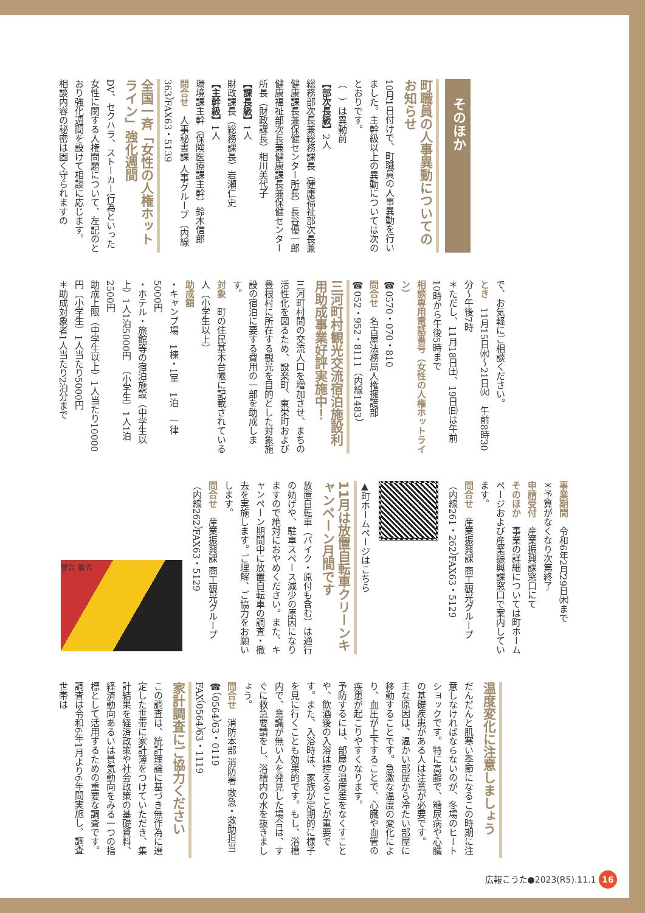そのほか
町職員の人事異動についてのお知らせ
10月1日付けで、町職員の人事異動を行いました。主幹級以上の異動については次のとおりです。
（　）は異動前
【部次長級】2人
総務部次長兼総務課長（健康福祉部次長兼健康課長兼保健センター所長）長谷優一郎
健康福祉部次長兼健康課長兼保健センター所長（財政課長）相川美代子
【課長級】1人
財政課長（総務課長）岩瀬仁史
【主幹級】1人
環境課主幹（保険医療課主幹）鈴木信郎
問合せ　人事秘書課 人事グループ（内線363）FAX63・5139
全国一斉「女性の人権ホットライン」強化週間
DV、セクハラ、ストーカー行為といった女性に関する人権問題について、左記のとおり強化週間を設けて相談に応じます。
相談内容の秘密は固く守られますの
で、お気軽にご相談ください。
とき　11月15日㈬～21日㈫　午前8時30分～午後7時
＊ただし、11月18日㈯、19日㈰は午前10時から午後5時まで
相談専用電話番号（女性の人権ホットライン）
☎0570・070・810
問合せ　名古屋法務局人権擁護部
☎052・952・8111（内線1483）
三河町村観光交流宿泊施設利用助成事業好評実施中！
三河町村間の交流人口を増加させ、まちの活性化を図るため、設楽町、東栄町および豊根村に所在する観光を目的とした対象施設の宿泊に要する費用の一部を助成します。
対象　町の住民基本台帳に記載されている人（小学生以上）
助成額
・キャンプ場　1棟・1室　1泊　一律5000円
・ホテル・旅館等の宿泊施設（中学生以上）1人1泊5000円　（小学生）1人1泊2500円
助成上限（中学生以上）1人当たり10000円（小学生）1人当たり5000円
＊助成対象者1人当たり2泊分まで
事業期間　令和6年2月29日㈭まで
＊予算がなくなり次第終了
申請受付　産業振興課窓口にて
そのほか　事業の詳細については町ホームページおよび産業振興課窓口で案内しています。
問合せ　産業振興課 商工観光グループ（内線261・262）FAX63・5129
▲町ホームページはこちら
11月は放置自転車クリーンキャンペーン月間です
放置自転車（バイク・原付も含む）は通行の妨げや、駐車スペース減少の原因になりますので絶対におやめください。また、キャンペーン期間中に放置自転車の調査・撤去を実施します。ご理解、ご協力をお願いします。
問合せ　産業振興課 商工観光グループ（内線262）FAX63・5129
警告 撤去
温度変化に注意しましょう
だんだんと肌寒い季節になるこの時期に注意しなければならないのが、冬場のヒートショックです。特に高齢で、糖尿病や心臓の基礎疾患がある人は注意が必要です。
主な原因は、温かい部屋から冷たい部屋に移動することです。急激な温度の変化により、血圧が上下することで、心臓や血管の疾患が起こりやすくなります。
予防するには、部屋の温度差をなくすことや、飲酒後の入浴は控えることが重要です。また、入浴時は、家族が定期的に様子を見に行くことも効果的です。もし、浴槽内で、意識が無い人を発見した場合は、すぐに救急要請をし、浴槽内の水を抜きましょう。
問合せ　消防本部 消防署 救急・救助担当
☎（0564）63・0119
FAX（0564）63・1119
家計調査にご協力ください
この調査は、統計理論に基づき無作為に選定した世帯に家計簿をつけていただき、集計結果を経済政策や社会政策の基礎資料、経済動向あるいは景気動向をみる一つの指標として活用するための重要な調査です。調査は令和6年1月より6年間実施し、調査世帯は
広報こうた●2023(R5).11.1 16